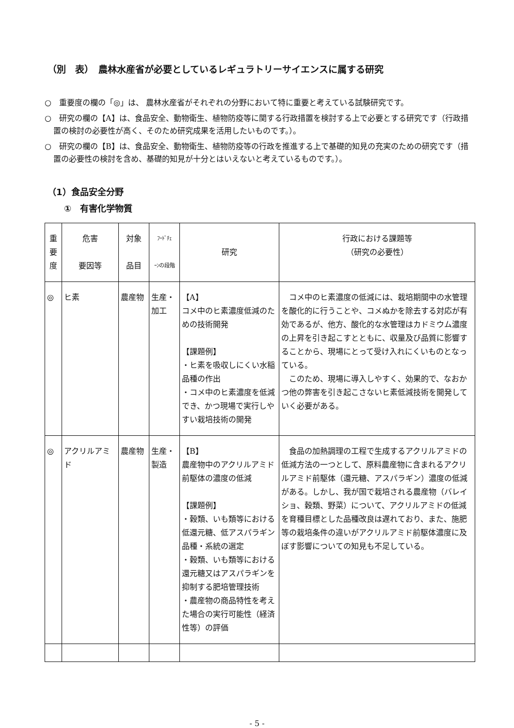（別　表）　農林水産省が必要としているレギュラトリーサイエンスに属する研究
○　重要度の欄の「◎」は、 農林水産省がそれぞれの分野において特に重要と考えている試験研究です。
○　研究の欄の【A】は、食品安全、動物衛生、植物防疫等に関する行政措置を検討する上で必要とする研究です（行政措置の検討の必要性が高く、そのため研究成果を活用したいものです。）。
○　研究の欄の【B】は、食品安全、動物衛生、植物防疫等の行政を推進する上で基礎的知見の充実のための研究です（措置の必要性の検討を含め、基礎的知見が十分とはいえないと考えているものです。）。
（1）食品安全分野
①　有害化学物質
| 重 要 度 | 危害 要因等 | 対象 品目 | ﾌｰﾄﾞﾁｪ ｰﾝの段階 | 研究 | 行政における課題等 （研究の必要性） |
| --- | --- | --- | --- | --- | --- |
| ◎ | ヒ素 | 農産物 | 生産・加工 | 【A】 コメ中のヒ素濃度低減のための技術開発 【課題例】 ・ヒ素を吸収しにくい水稲品種の作出 ・コメ中のヒ素濃度を低減でき、かつ現場で実行しやすい栽培技術の開発 | コメ中のヒ素濃度の低減には、栽培期間中の水管理を酸化的に行うことや、コメぬかを除去する対応が有効であるが、他方、酸化的な水管理はカドミウム濃度の上昇を引き起こすとともに、収量及び品質に影響することから、現場にとって受け入れにくいものとなっている。 このため、現場に導入しやすく、効果的で、なおかつ他の弊害を引き起こさないヒ素低減技術を開発していく必要がある。 |
| ◎ | アクリルアミド | 農産物 | 生産・製造 | 【B】 農産物中のアクリルアミド前駆体の濃度の低減 【課題例】 ・穀類、いも類等における低還元糖、低アスパラギン品種・系統の選定 ・穀類、いも類等における還元糖又はアスパラギンを抑制する肥培管理技術 ・農産物の商品特性を考えた場合の実行可能性（経済性等）の評価 | 食品の加熱調理の工程で生成するアクリルアミドの低減方法の一つとして、原料農産物に含まれるアクリルアミド前駆体（還元糖、アスパラギン）濃度の低減がある。しかし、我が国で栽培される農産物（バレイショ、穀類、野菜）について、アクリルアミドの低減を育種目標とした品種改良は遅れており、また、施肥等の栽培条件の違いがアクリルアミド前駆体濃度に及ぼす影響についての知見も不足している。 |
- 5 -